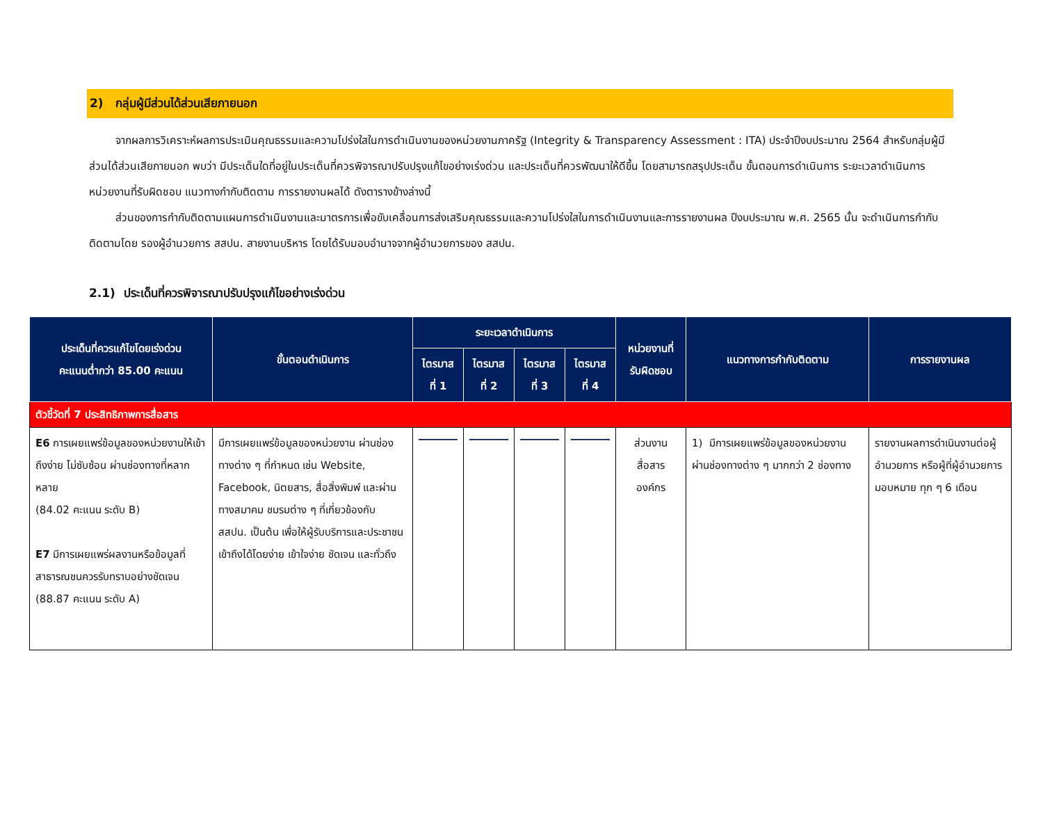2) กลุ่มผู้มีส่วนได้ส่วนเสียภายนอก
จากผลการวิเคราะห์ผลการประเมินคุณธรรมและความโปร่งใสในการดำเนินงานของหน่วยงานภาครัฐ (Integrity & Transparency Assessment : ITA) ประจำปีงบประมาณ 2564 สำหรับกลุ่มผู้มีส่วนได้ส่วนเสียภายนอก พบว่า มีประเด็นใดที่อยู่ในประเด็นที่ควรพิจารณาปรับปรุงแก้ไขอย่างเร่งด่วน และประเด็นที่ควรพัฒนาให้ดีขึ้น โดยสามารถสรุปประเด็น ขั้นตอนการดำเนินการ ระยะเวลาดำเนินการ หน่วยงานที่รับผิดชอบ แนวทางกำกับติดตาม การรายงานผลได้ ดังตารางข้างล่างนี้
ส่วนของการกำกับติดตามแผนการดำเนินงานและมาตรการเพื่อขับเคลื่อนการส่งเสริมคุณธรรมและความโปร่งใสในการดำเนินงานและการรายงานผล ปีงบประมาณ พ.ศ. 2565 นั้น จะดำเนินการกำกับติดตามโดย รองผู้อำนวยการ สสปน. สายงานบริหาร โดยได้รับมอบอำนาจจากผู้อำนวยการของ สสปน.
2.1) ประเด็นที่ควรพิจารณาปรับปรุงแก้ไขอย่างเร่งด่วน
| ประเด็นที่ควรแก้ไขโดยเร่งด่วน คะแนนต่ำกว่า 85.00 คะแนน | ขั้นตอนดำเนินการ | ระยะเวลาดำเนินการ | | | | หน่วยงานที่ รับผิดชอบ | แนวทางการกำกับติดตาม | การรายงานผล |
| --- | --- | --- | --- | --- | --- | --- | --- | --- |
| | | ไตรมาส ที่ 1 | ไตรมาส ที่ 2 | ไตรมาส ที่ 3 | ไตรมาส ที่ 4 | | | |
| ตัวชี้วัดที่ 7 ประสิทธิภาพการสื่อสาร | | | | | | | | |
| E6 การเผยแพร่ข้อมูลของหน่วยงานให้เข้าถึงง่าย ไม่ซับซ้อน ผ่านช่องทางที่หลากหลาย (84.02 คะแนน ระดับ B) E7 มีการเผยแพร่ผลงานหรือข้อมูลที่สาธารณชนควรรับทราบอย่างชัดเจน (88.87 คะแนน ระดับ A) | มีการเผยแพร่ข้อมูลของหน่วยงาน ผ่านช่องทางต่าง ๆ ที่กำหนด เช่น Website, Facebook, นิตยสาร, สื่อสิ่งพิมพ์ และผ่านทางสมาคม ชมรมต่าง ๆ ที่เกี่ยวข้องกับ สสปน. เป็นต้น เพื่อให้ผู้รับบริการและประชาชนเข้าถึงได้โดยง่าย เข้าใจง่าย ชัดเจน และทั่วถึง | | | | | ส่วนงาน สื่อสาร องค์กร | 1) มีการเผยแพร่ข้อมูลของหน่วยงานผ่านช่องทางต่าง ๆ มากกว่า 2 ช่องทาง | รายงานผลการดำเนินงานต่อผู้อำนวยการ หรือผู้ที่ผู้อำนวยการมอบหมาย ทุก ๆ 6 เดือน |